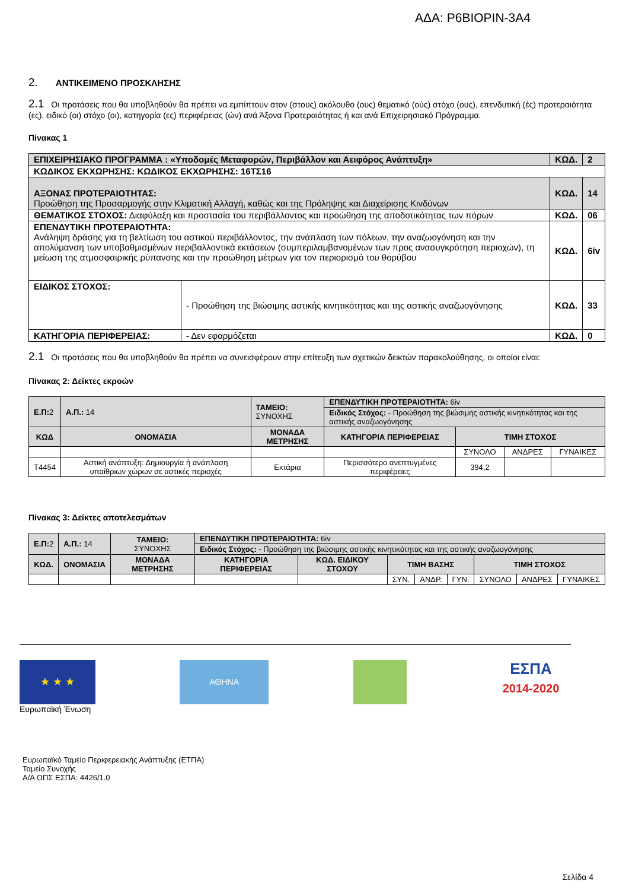ΑΔΑ: Ρ6ΒΙΟΡΙΝ-3Α4
2. ΑΝΤΙΚΕΙΜΕΝΟ ΠΡΟΣΚΛΗΣΗΣ
2.1 Οι προτάσεις που θα υποβληθούν θα πρέπει να εμπίπτουν στον (στους) ακόλουθο (ους) θεματικό (ούς) στόχο (ους), επενδυτική (ές) προτεραιότητα (ες), ειδικό (οι) στόχο (οι), κατηγορία (ες) περιφέρειας (ών) ανά Άξονα Προτεραιότητας ή και ανά Επιχειρησιακό Πρόγραμμα.
Πίνακας 1
| ΕΠΙΧΕΙΡΗΣΙΑΚΟ ΠΡΟΓΡΑΜΜΑ : «Υποδομές Μεταφορών, Περιβάλλον και Αειφόρος Ανάπτυξη» | | ΚΩΔ. | 2 |
| ΚΩΔΙΚΟΣ ΕΚΧΩΡΗΣΗΣ: ΚΩΔΙΚΟΣ ΕΚΧΩΡΗΣΗΣ: 16ΤΣ16 | | | |
| ΑΞΟΝΑΣ ΠΡΟΤΕΡΑΙΟΤΗΤΑΣ: Προώθηση της Προσαρμογής στην Κλιματική Αλλαγή, καθώς και της Πρόληψης και Διαχείρισης Κινδύνων | | ΚΩΔ. | 14 |
| ΘΕΜΑΤΙΚΟΣ ΣΤΟΧΟΣ: Διαφύλαξη και προστασία του περιβάλλοντος και προώθηση της αποδοτικότητας των πόρων | | ΚΩΔ. | 06 |
| ΕΠΕΝΔΥΤΙΚΗ ΠΡΟΤΕΡΑΙΟΤΗΤΑ: Ανάληψη δράσης για τη βελτίωση του αστικού περιβάλλοντος, την ανάπλαση των πόλεων, την αναζωογόνηση και την απολύμανση των υποβαθμισμένων περιβαλλοντικά εκτάσεων (συμπεριλαμβανομένων των προς ανασυγκρότηση περιοχών), τη μείωση της ατμοσφαιρικής ρύπανσης και την προώθηση μέτρων για τον περιορισμό του θορύβου | | ΚΩΔ. | 6iv |
| ΕΙΔΙΚΟΣ ΣΤΟΧΟΣ: | - Προώθηση της βιώσιμης αστικής κινητικότητας και της αστικής αναζωογόνησης | ΚΩΔ. | 33 |
| ΚΑΤΗΓΟΡΙΑ ΠΕΡΙΦΕΡΕΙΑΣ: | - Δεν εφαρμόζεται | ΚΩΔ. | 0 |
2.1 Οι προτάσεις που θα υποβληθούν θα πρέπει να συνεισφέρουν στην επίτευξη των σχετικών δεικτών παρακολούθησης, οι οποίοι είναι:
Πίνακας 2: Δείκτες εκροών
| Ε.Π: 2 | Α.Π.: 14 | ΤΑΜΕΙΟ: ΣΥΝΟΧΗΣ | ΕΠΕΝΔΥΤΙΚΗ ΠΡΟΤΕΡΑΙΟΤΗΤΑ: 6iv | | | |
| | | | Ειδικός Στόχος: - Προώθηση της βιώσιμης αστικής κινητικότητας και της αστικής αναζωογόνησης | | | |
| ΚΩΔ | ΟΝΟΜΑΣΙΑ | ΜΟΝΑΔΑ ΜΕΤΡΗΣΗΣ | ΚΑΤΗΓΟΡΙΑ ΠΕΡΙΦΕΡΕΙΑΣ | ΤΙΜΗ ΣΤΟΧΟΣ | | |
| | | | | ΣΥΝΟΛΟ | ΑΝΔΡΕΣ | ΓΥΝΑΙΚΕΣ |
| Τ4454 | Αστική ανάπτυξη: Δημιουργία ή ανάπλαση υπαίθριων χώρων σε αστικές περιοχές | Εκτάρια | Περισσότερο ανεπτυγμένες περιφέρειες | 394,2 | | |
Πίνακας 3: Δείκτες αποτελεσμάτων
| Ε.Π: 2 | Α.Π.: 14 | ΤΑΜΕΙΟ: ΣΥΝΟΧΗΣ | ΕΠΕΝΔΥΤΙΚΗ ΠΡΟΤΕΡΑΙΟΤΗΤΑ: 6iv | | | | | | | |
| | | | Ειδικός Στόχος: - Προώθηση της βιώσιμης αστικής κινητικότητας και της αστικής αναζωογόνησης | | | | | | | |
| ΚΩΔ. | ΟΝΟΜΑΣΙΑ | ΜΟΝΑΔΑ ΜΕΤΡΗΣΗΣ | ΚΑΤΗΓΟΡΙΑ ΠΕΡΙΦΕΡΕΙΑΣ | ΚΩΔ. ΕΙΔΙΚΟΥ ΣΤΟΧΟΥ | ΤΙΜΗ ΒΑΣΗΣ | | | ΤΙΜΗ ΣΤΟΧΟΣ | | |
| | | | | | ΣΥΝ. | ΑΝΔΡ. | ΓΥΝ. | ΣΥΝΟΛΟ | ΑΝΔΡΕΣ | ΓΥΝΑΙΚΕΣ |
★ ★ ★
Ευρωπαϊκή Ένωση
ΑΘΗΝΑ
ΕΣΠΑ
2014-2020
Ευρωπαϊκό Ταμείο Περιφερειακής Ανάπτυξης (ΕΤΠΑ)
Ταμείο Συνοχής
Α/Α ΟΠΣ ΕΣΠΑ: 4426/1.0
Σελίδα 4